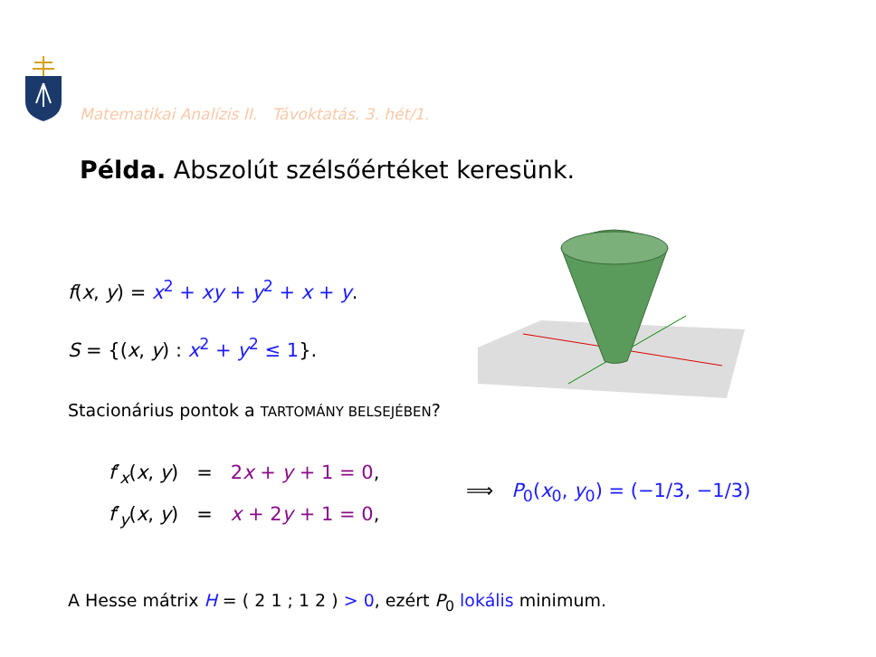Matematikai Analízis II. Távoktatás. 3. hét/1.
Példa. Abszolút szélsőértéket keresünk.
f(x, y) = x<sup>2</sup> + xy + y<sup>2</sup> + x + y.
S = {(x, y) : x<sup>2</sup> + y<sup>2</sup> ≤ 1}.
Stacionárius pontok a TARTOMÁNY BELSEJÉBEN?
f′<sub>x</sub>(x, y) = 2x + y + 1 = 0,
f′<sub>y</sub>(x, y) = x + 2y + 1 = 0,
⟹ P<sub>0</sub>(x<sub>0</sub>, y<sub>0</sub>) = (−1/3, −1/3)
A Hesse mátrix H = ( 2 1 ; 1 2 ) > 0, ezért P<sub>0</sub> lokális minimum.